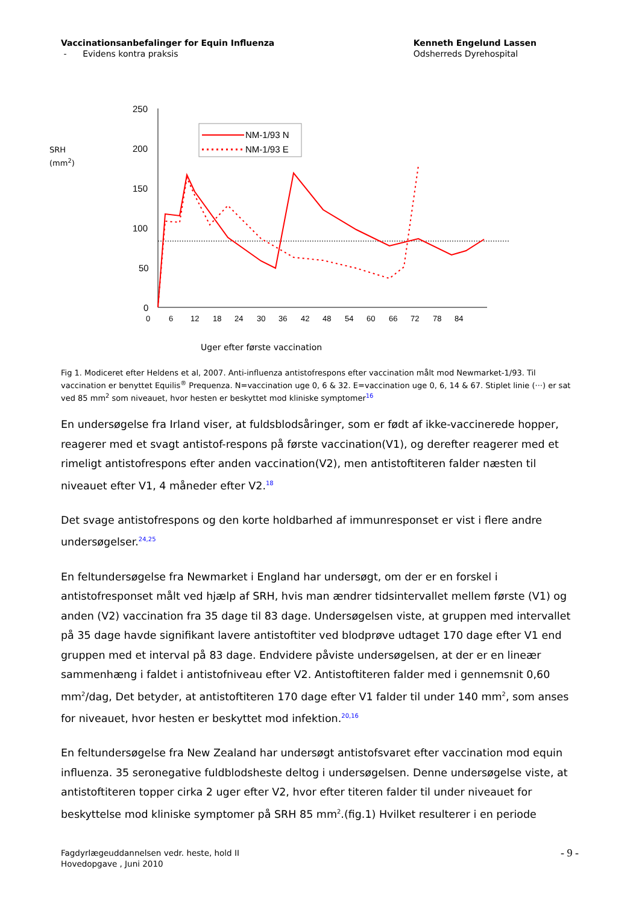Vaccinationsanbefalinger for Equin Influenza
- Evidens kontra praksis
Kenneth Engelund Lassen
Odsherreds Dyrehospital
SRH
(mm<sup>2</sup>)
250
200
150
100
50
0
0
6
12
18
24
30
36
42
48
54
60
66
72
78
84
NM-1/93 N
NM-1/93 E
Uger efter første vaccination
Fig 1. Modiceret efter Heldens et al, 2007. Anti-influenza antistofrespons efter vaccination målt mod Newmarket-1/93. Til vaccination er benyttet Equilis<sup>®</sup> Prequenza. N=vaccination uge 0, 6 & 32. E=vaccination uge 0, 6, 14 & 67. Stiplet linie (···) er sat ved 85 mm<sup>2</sup> som niveauet, hvor hesten er beskyttet mod kliniske symptomer<sup>16</sup>
En undersøgelse fra Irland viser, at fuldsblodsåringer, som er født af ikke-vaccinerede hopper, reagerer med et svagt antistof-respons på første vaccination(V1), og derefter reagerer med et rimeligt antistofrespons efter anden vaccination(V2), men antistoftiteren falder næsten til niveauet efter V1, 4 måneder efter V2.<sup>18</sup>
Det svage antistofrespons og den korte holdbarhed af immunresponset er vist i flere andre undersøgelser.<sup>24,25</sup>
En feltundersøgelse fra Newmarket i England har undersøgt, om der er en forskel i antistofresponset målt ved hjælp af SRH, hvis man ændrer tidsintervallet mellem første (V1) og anden (V2) vaccination fra 35 dage til 83 dage. Undersøgelsen viste, at gruppen med intervallet på 35 dage havde signifikant lavere antistoftiter ved blodprøve udtaget 170 dage efter V1 end gruppen med et interval på 83 dage. Endvidere påviste undersøgelsen, at der er en lineær sammenhæng i faldet i antistofniveau efter V2. Antistoftiteren falder med i gennemsnit 0,60 mm<sup>2</sup>/dag, Det betyder, at antistoftiteren 170 dage efter V1 falder til under 140 mm<sup>2</sup>, som anses for niveauet, hvor hesten er beskyttet mod infektion.<sup>20,16</sup>
En feltundersøgelse fra New Zealand har undersøgt antistofsvaret efter vaccination mod equin influenza. 35 seronegative fuldblodsheste deltog i undersøgelsen. Denne undersøgelse viste, at antistoftiteren topper cirka 2 uger efter V2, hvor efter titeren falder til under niveauet for beskyttelse mod kliniske symptomer på SRH 85 mm<sup>2</sup>.(fig.1) Hvilket resulterer i en periode
Fagdyrlægeuddannelsen vedr. heste, hold II
Hovedopgave , Juni 2010
- 9 -